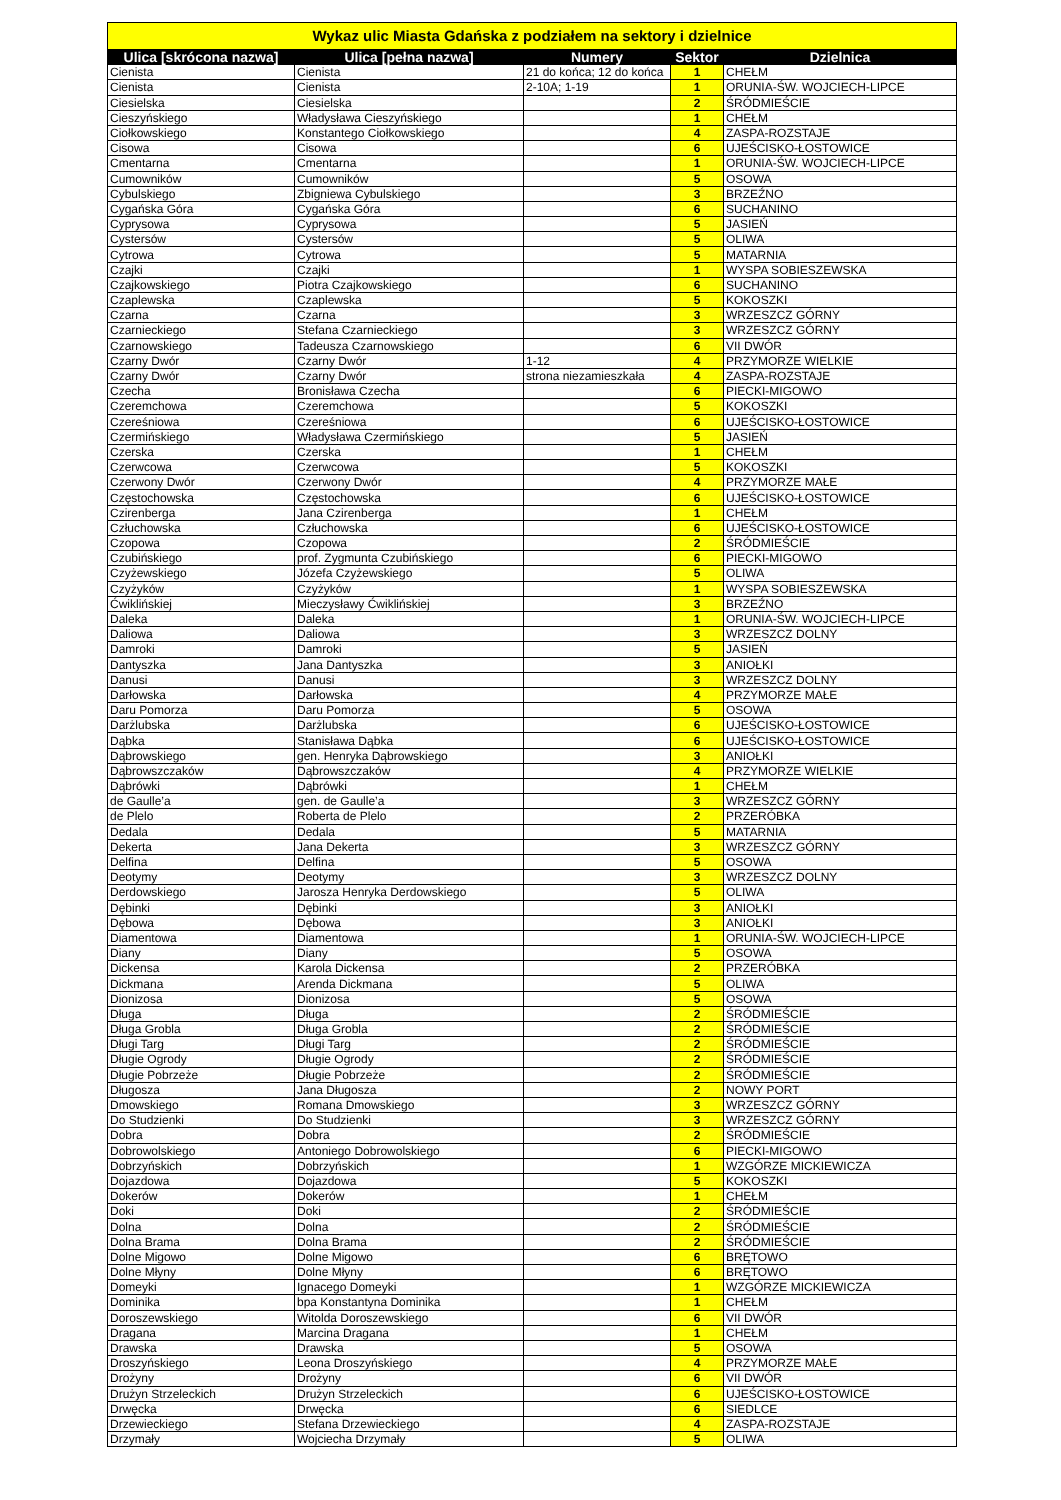| Wykaz ulic Miasta Gdańska z podziałem na sektory i dzielnice | | | | |
| Ulica [skrócona nazwa] | Ulica [pełna nazwa] | Numery | Sektor | Dzielnica |
| Cienista | Cienista | 21 do końca; 12 do końca | 1 | CHEŁM |
| Cienista | Cienista | 2-10A; 1-19 | 1 | ORUNIA-ŚW. WOJCIECH-LIPCE |
| Ciesielska | Ciesielska | | 2 | ŚRÓDMIEŚCIE |
| Cieszyńskiego | Władysława Cieszyńskiego | | 1 | CHEŁM |
| Ciołkowskiego | Konstantego Ciołkowskiego | | 4 | ZASPA-ROZSTAJE |
| Cisowa | Cisowa | | 6 | UJEŚCISKO-ŁOSTOWICE |
| Cmentarna | Cmentarna | | 1 | ORUNIA-ŚW. WOJCIECH-LIPCE |
| Cumowników | Cumowników | | 5 | OSOWA |
| Cybulskiego | Zbigniewa Cybulskiego | | 3 | BRZEŹNO |
| Cygańska Góra | Cygańska Góra | | 6 | SUCHANINO |
| Cyprysowa | Cyprysowa | | 5 | JASIEŃ |
| Cystersów | Cystersów | | 5 | OLIWA |
| Cytrowa | Cytrowa | | 5 | MATARNIA |
| Czajki | Czajki | | 1 | WYSPA SOBIESZEWSKA |
| Czajkowskiego | Piotra Czajkowskiego | | 6 | SUCHANINO |
| Czaplewska | Czaplewska | | 5 | KOKOSZKI |
| Czarna | Czarna | | 3 | WRZESZCZ GÓRNY |
| Czarnieckiego | Stefana Czarnieckiego | | 3 | WRZESZCZ GÓRNY |
| Czarnowskiego | Tadeusza Czarnowskiego | | 6 | VII DWÓR |
| Czarny Dwór | Czarny Dwór | 1-12 | 4 | PRZYMORZE WIELKIE |
| Czarny Dwór | Czarny Dwór | strona niezamieszkała | 4 | ZASPA-ROZSTAJE |
| Czecha | Bronisława Czecha | | 6 | PIECKI-MIGOWO |
| Czeremchowa | Czeremchowa | | 5 | KOKOSZKI |
| Czereśniowa | Czereśniowa | | 6 | UJEŚCISKO-ŁOSTOWICE |
| Czermińskiego | Władysława Czermińskiego | | 5 | JASIEŃ |
| Czerska | Czerska | | 1 | CHEŁM |
| Czerwcowa | Czerwcowa | | 5 | KOKOSZKI |
| Czerwony Dwór | Czerwony Dwór | | 4 | PRZYMORZE MAŁE |
| Częstochowska | Częstochowska | | 6 | UJEŚCISKO-ŁOSTOWICE |
| Czirenberga | Jana Czirenberga | | 1 | CHEŁM |
| Człuchowska | Człuchowska | | 6 | UJEŚCISKO-ŁOSTOWICE |
| Czopowa | Czopowa | | 2 | ŚRÓDMIEŚCIE |
| Czubińskiego | prof. Zygmunta Czubińskiego | | 6 | PIECKI-MIGOWO |
| Czyżewskiego | Józefa Czyżewskiego | | 5 | OLIWA |
| Czyżyków | Czyżyków | | 1 | WYSPA SOBIESZEWSKA |
| Ćwiklińskiej | Mieczysławy Ćwiklińskiej | | 3 | BRZEŹNO |
| Daleka | Daleka | | 1 | ORUNIA-ŚW. WOJCIECH-LIPCE |
| Daliowa | Daliowa | | 3 | WRZESZCZ DOLNY |
| Damroki | Damroki | | 5 | JASIEŃ |
| Dantyszka | Jana Dantyszka | | 3 | ANIOŁKI |
| Danusi | Danusi | | 3 | WRZESZCZ DOLNY |
| Darłowska | Darłowska | | 4 | PRZYMORZE MAŁE |
| Daru Pomorza | Daru Pomorza | | 5 | OSOWA |
| Darżlubska | Darżlubska | | 6 | UJEŚCISKO-ŁOSTOWICE |
| Dąbka | Stanisława Dąbka | | 6 | UJEŚCISKO-ŁOSTOWICE |
| Dąbrowskiego | gen. Henryka Dąbrowskiego | | 3 | ANIOŁKI |
| Dąbrowszczaków | Dąbrowszczaków | | 4 | PRZYMORZE WIELKIE |
| Dąbrówki | Dąbrówki | | 1 | CHEŁM |
| de Gaulle’a | gen. de Gaulle’a | | 3 | WRZESZCZ GÓRNY |
| de Plelo | Roberta de Plelo | | 2 | PRZERÓBKA |
| Dedala | Dedala | | 5 | MATARNIA |
| Dekerta | Jana Dekerta | | 3 | WRZESZCZ GÓRNY |
| Delfina | Delfina | | 5 | OSOWA |
| Deotymy | Deotymy | | 3 | WRZESZCZ DOLNY |
| Derdowskiego | Jarosza Henryka Derdowskiego | | 5 | OLIWA |
| Dębinki | Dębinki | | 3 | ANIOŁKI |
| Dębowa | Dębowa | | 3 | ANIOŁKI |
| Diamentowa | Diamentowa | | 1 | ORUNIA-ŚW. WOJCIECH-LIPCE |
| Diany | Diany | | 5 | OSOWA |
| Dickensa | Karola Dickensa | | 2 | PRZERÓBKA |
| Dickmana | Arenda Dickmana | | 5 | OLIWA |
| Dionizosa | Dionizosa | | 5 | OSOWA |
| Długa | Długa | | 2 | ŚRÓDMIEŚCIE |
| Długa Grobla | Długa Grobla | | 2 | ŚRÓDMIEŚCIE |
| Długi Targ | Długi Targ | | 2 | ŚRÓDMIEŚCIE |
| Długie Ogrody | Długie Ogrody | | 2 | ŚRÓDMIEŚCIE |
| Długie Pobrzeże | Długie Pobrzeże | | 2 | ŚRÓDMIEŚCIE |
| Długosza | Jana Długosza | | 2 | NOWY PORT |
| Dmowskiego | Romana Dmowskiego | | 3 | WRZESZCZ GÓRNY |
| Do Studzienki | Do Studzienki | | 3 | WRZESZCZ GÓRNY |
| Dobra | Dobra | | 2 | ŚRÓDMIEŚCIE |
| Dobrowolskiego | Antoniego Dobrowolskiego | | 6 | PIECKI-MIGOWO |
| Dobrzyńskich | Dobrzyńskich | | 1 | WZGÓRZE MICKIEWICZA |
| Dojazdowa | Dojazdowa | | 5 | KOKOSZKI |
| Dokerów | Dokerów | | 1 | CHEŁM |
| Doki | Doki | | 2 | ŚRÓDMIEŚCIE |
| Dolna | Dolna | | 2 | ŚRÓDMIEŚCIE |
| Dolna Brama | Dolna Brama | | 2 | ŚRÓDMIEŚCIE |
| Dolne Migowo | Dolne Migowo | | 6 | BRĘTOWO |
| Dolne Młyny | Dolne Młyny | | 6 | BRĘTOWO |
| Domeyki | Ignacego Domeyki | | 1 | WZGÓRZE MICKIEWICZA |
| Dominika | bpa Konstantyna Dominika | | 1 | CHEŁM |
| Doroszewskiego | Witolda Doroszewskiego | | 6 | VII DWÓR |
| Dragana | Marcina Dragana | | 1 | CHEŁM |
| Drawska | Drawska | | 5 | OSOWA |
| Droszyńskiego | Leona Droszyńskiego | | 4 | PRZYMORZE MAŁE |
| Drożyny | Drożyny | | 6 | VII DWÓR |
| Drużyn Strzeleckich | Drużyn Strzeleckich | | 6 | UJEŚCISKO-ŁOSTOWICE |
| Drwęcka | Drwęcka | | 6 | SIEDLCE |
| Drzewieckiego | Stefana Drzewieckiego | | 4 | ZASPA-ROZSTAJE |
| Drzymały | Wojciecha Drzymały | | 5 | OLIWA |